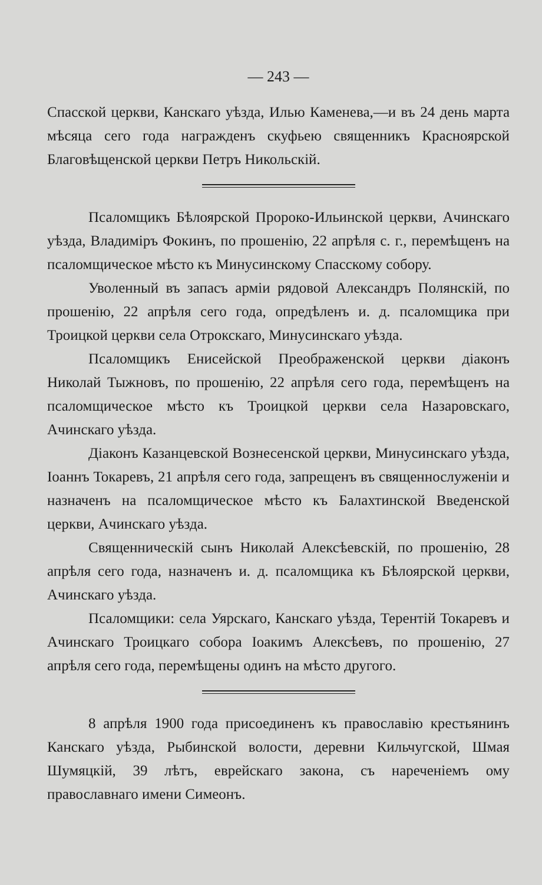— 243 —
Спасской церкви, Канскаго уѣзда, Илью Каменева,—и въ 24 день марта мѣсяца сего года награжденъ скуфьею священникъ Красноярской Благовѣщенской церкви Петръ Никольскій.
Псаломщикъ Бѣлоярской Пророко-Ильинской церкви, Ачинскаго уѣзда, Владиміръ Фокинъ, по прошенію, 22 апрѣля с. г., перемѣщенъ на псаломщическое мѣсто къ Минусинскому Спасскому собору.
Уволенный въ запасъ арміи рядовой Александръ Полянскій, по прошенію, 22 апрѣля сего года, опредѣленъ и. д. псаломщика при Троицкой церкви села Отрокскаго, Минусинскаго уѣзда.
Псаломщикъ Енисейской Преображенской церкви діаконъ Николай Тыжновъ, по прошенію, 22 апрѣля сего года, перемѣщенъ на псаломщическое мѣсто къ Троицкой церкви села Назаровскаго, Ачинскаго уѣзда.
Діаконъ Казанцевской Вознесенской церкви, Минусинскаго уѣзда, Іоаннъ Токаревъ, 21 апрѣля сего года, запрещенъ въ священнослуженіи и назначенъ на псаломщическое мѣсто къ Балахтинской Введенской церкви, Ачинскаго уѣзда.
Священническій сынъ Николай Алексѣевскій, по прошенію, 28 апрѣля сего года, назначенъ и. д. псаломщика къ Бѣлоярской церкви, Ачинскаго уѣзда.
Псаломщики: села Уярскаго, Канскаго уѣзда, Терентій Токаревъ и Ачинскаго Троицкаго собора Іоакимъ Алексѣевъ, по прошенію, 27 апрѣля сего года, перемѣщены одинъ на мѣсто другого.
8 апрѣля 1900 года присоединенъ къ православію крестьянинъ Канскаго уѣзда, Рыбинской волости, деревни Кильчугской, Шмая Шумяцкій, 39 лѣтъ, еврейскаго закона, съ нареченіемъ ому православнаго имени Симеонъ.